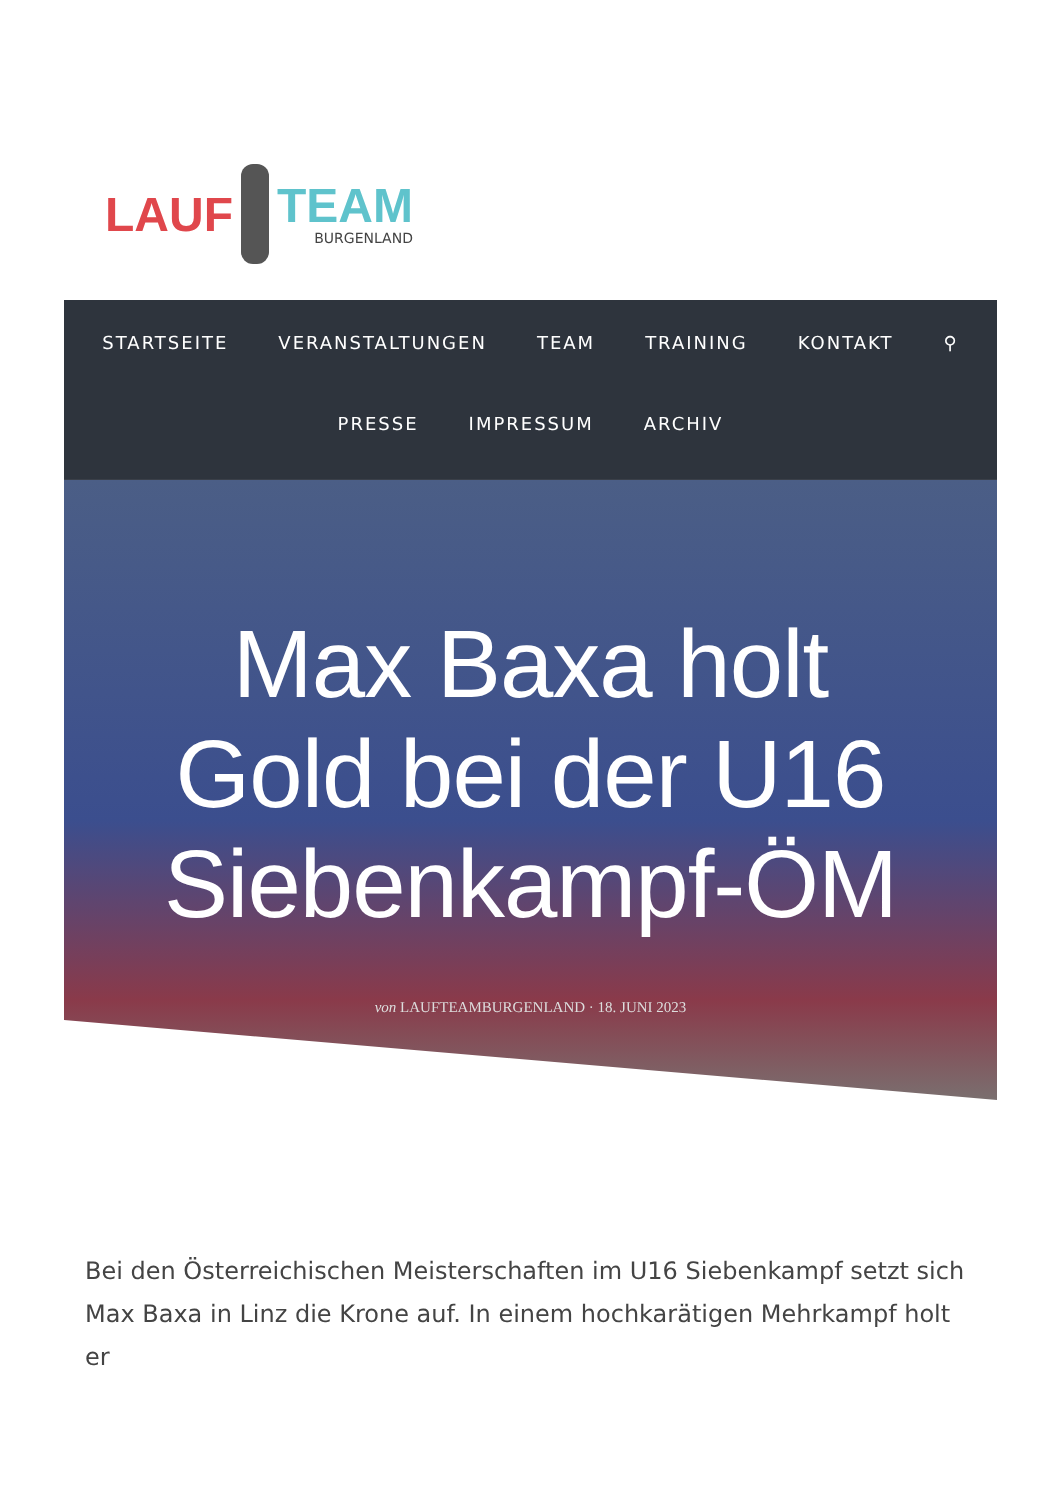LAUF
TEAM
BURGENLAND
STARTSEITE VERANSTALTUNGEN TEAM TRAINING KONTAKT ⚲
PRESSE IMPRESSUM ARCHIV
Max Baxa holt Gold bei der U16 Siebenkampf-ÖM
von LAUFTEAMBURGENLAND · 18. JUNI 2023
Bei den Österreichischen Meisterschaften im U16 Siebenkampf setzt sich Max Baxa in Linz die Krone auf. In einem hochkarätigen Mehrkampf holt er